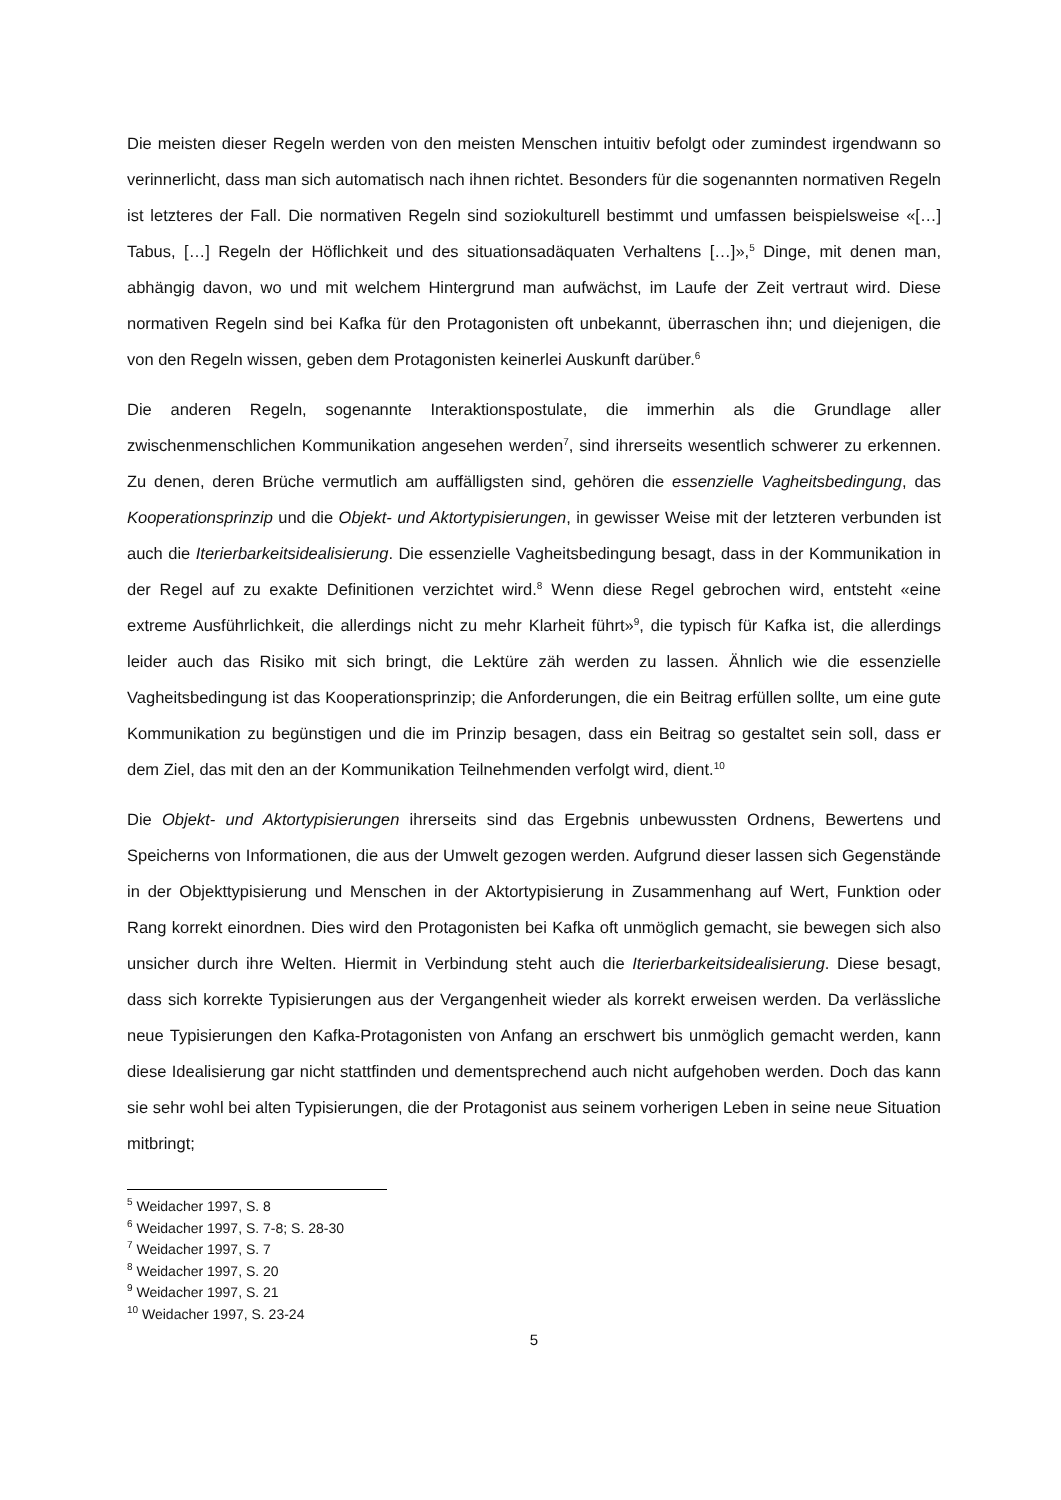Die meisten dieser Regeln werden von den meisten Menschen intuitiv befolgt oder zumindest irgendwann so verinnerlicht, dass man sich automatisch nach ihnen richtet. Besonders für die sogenannten normativen Regeln ist letzteres der Fall. Die normativen Regeln sind soziokulturell bestimmt und umfassen beispielsweise «[…] Tabus, […] Regeln der Höflichkeit und des situationsadäquaten Verhaltens […]»,<sup>5</sup> Dinge, mit denen man, abhängig davon, wo und mit welchem Hintergrund man aufwächst, im Laufe der Zeit vertraut wird. Diese normativen Regeln sind bei Kafka für den Protagonisten oft unbekannt, überraschen ihn; und diejenigen, die von den Regeln wissen, geben dem Protagonisten keinerlei Auskunft darüber.<sup>6</sup>
Die anderen Regeln, sogenannte Interaktionspostulate, die immerhin als die Grundlage aller zwischenmenschlichen Kommunikation angesehen werden<sup>7</sup>, sind ihrerseits wesentlich schwerer zu erkennen. Zu denen, deren Brüche vermutlich am auffälligsten sind, gehören die essenzielle Vagheitsbedingung, das Kooperationsprinzip und die Objekt- und Aktortypisierungen, in gewisser Weise mit der letzteren verbunden ist auch die Iterierbarkeitsidealisierung. Die essenzielle Vagheitsbedingung besagt, dass in der Kommunikation in der Regel auf zu exakte Definitionen verzichtet wird.<sup>8</sup> Wenn diese Regel gebrochen wird, entsteht «eine extreme Ausführlichkeit, die allerdings nicht zu mehr Klarheit führt»<sup>9</sup>, die typisch für Kafka ist, die allerdings leider auch das Risiko mit sich bringt, die Lektüre zäh werden zu lassen. Ähnlich wie die essenzielle Vagheitsbedingung ist das Kooperationsprinzip; die Anforderungen, die ein Beitrag erfüllen sollte, um eine gute Kommunikation zu begünstigen und die im Prinzip besagen, dass ein Beitrag so gestaltet sein soll, dass er dem Ziel, das mit den an der Kommunikation Teilnehmenden verfolgt wird, dient.<sup>10</sup>
Die Objekt- und Aktortypisierungen ihrerseits sind das Ergebnis unbewussten Ordnens, Bewertens und Speicherns von Informationen, die aus der Umwelt gezogen werden. Aufgrund dieser lassen sich Gegenstände in der Objekttypisierung und Menschen in der Aktortypisierung in Zusammenhang auf Wert, Funktion oder Rang korrekt einordnen. Dies wird den Protagonisten bei Kafka oft unmöglich gemacht, sie bewegen sich also unsicher durch ihre Welten. Hiermit in Verbindung steht auch die Iterierbarkeitsidealisierung. Diese besagt, dass sich korrekte Typisierungen aus der Vergangenheit wieder als korrekt erweisen werden. Da verlässliche neue Typisierungen den Kafka-Protagonisten von Anfang an erschwert bis unmöglich gemacht werden, kann diese Idealisierung gar nicht stattfinden und dementsprechend auch nicht aufgehoben werden. Doch das kann sie sehr wohl bei alten Typisierungen, die der Protagonist aus seinem vorherigen Leben in seine neue Situation mitbringt;
<sup>5</sup> Weidacher 1997, S. 8
<sup>6</sup> Weidacher 1997, S. 7-8; S. 28-30
<sup>7</sup> Weidacher 1997, S. 7
<sup>8</sup> Weidacher 1997, S. 20
<sup>9</sup> Weidacher 1997, S. 21
<sup>10</sup> Weidacher 1997, S. 23-24
5